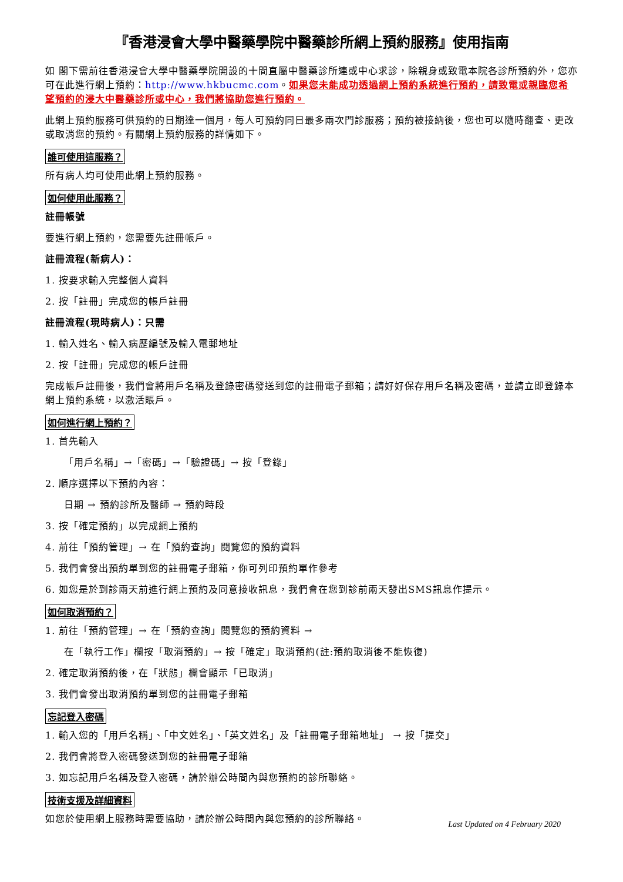『香港浸會大學中醫藥學院中醫藥診所網上預約服務』使用指南
如 閣下需前往香港浸會大學中醫藥學院開設的十間直屬中醫藥診所連或中心求診，除親身或致電本院各診所預約外，您亦可在此進行網上預約：http://www.hkbucmc.com。如果您未能成功透過網上預約系統進行預約，請致電或親臨您希望預約的浸大中醫藥診所或中心，我們將協助您進行預約。
此網上預約服務可供預約的日期達一個月，每人可預約同日最多兩次門診服務；預約被接納後，您也可以隨時翻查、更改或取消您的預約。有關網上預約服務的詳情如下。
誰可使用這服務？
所有病人均可使用此網上預約服務。
如何使用此服務？
註冊帳號
要進行網上預約，您需要先註冊帳戶。
註冊流程(新病人)：
1. 按要求輸入完整個人資料
2. 按「註冊」完成您的帳戶註冊
註冊流程(現時病人)：只需
1. 輸入姓名、輸入病歷編號及輸入電郵地址
2. 按「註冊」完成您的帳戶註冊
完成帳戶註冊後，我們會將用戶名稱及登錄密碼發送到您的註冊電子郵箱；請好好保存用戶名稱及密碼，並請立即登錄本網上預約系統，以激活賬戶。
如何進行網上預約？
1. 首先輸入
「用戶名稱」→「密碼」→「驗證碼」→ 按「登錄」
2. 順序選擇以下預約內容：
日期 → 預約診所及醫師 → 預約時段
3. 按「確定預約」以完成網上預約
4. 前往「預約管理」→ 在「預約查詢」閱覽您的預約資料
5. 我們會發出預約單到您的註冊電子郵箱，你可列印預約單作參考
6. 如您是於到診兩天前進行網上預約及同意接收訊息，我們會在您到診前兩天發出SMS訊息作提示。
如何取消預約？
1. 前往「預約管理」→ 在「預約查詢」閱覽您的預約資料 →
在「執行工作」欄按「取消預約」→ 按「確定」取消預約(註:預約取消後不能恢復)
2. 確定取消預約後，在「狀態」欄會顯示「已取消」
3. 我們會發出取消預約單到您的註冊電子郵箱
忘記登入密碼
1. 輸入您的「用戶名稱」、「中文姓名」、「英文姓名」及「註冊電子郵箱地址」 → 按「提交」
2. 我們會將登入密碼發送到您的註冊電子郵箱
3. 如忘記用戶名稱及登入密碼，請於辦公時間內與您預約的診所聯絡。
技術支援及詳細資料
如您於使用網上服務時需要協助，請於辦公時間內與您預約的診所聯絡。
Last Updated on 4 February 2020